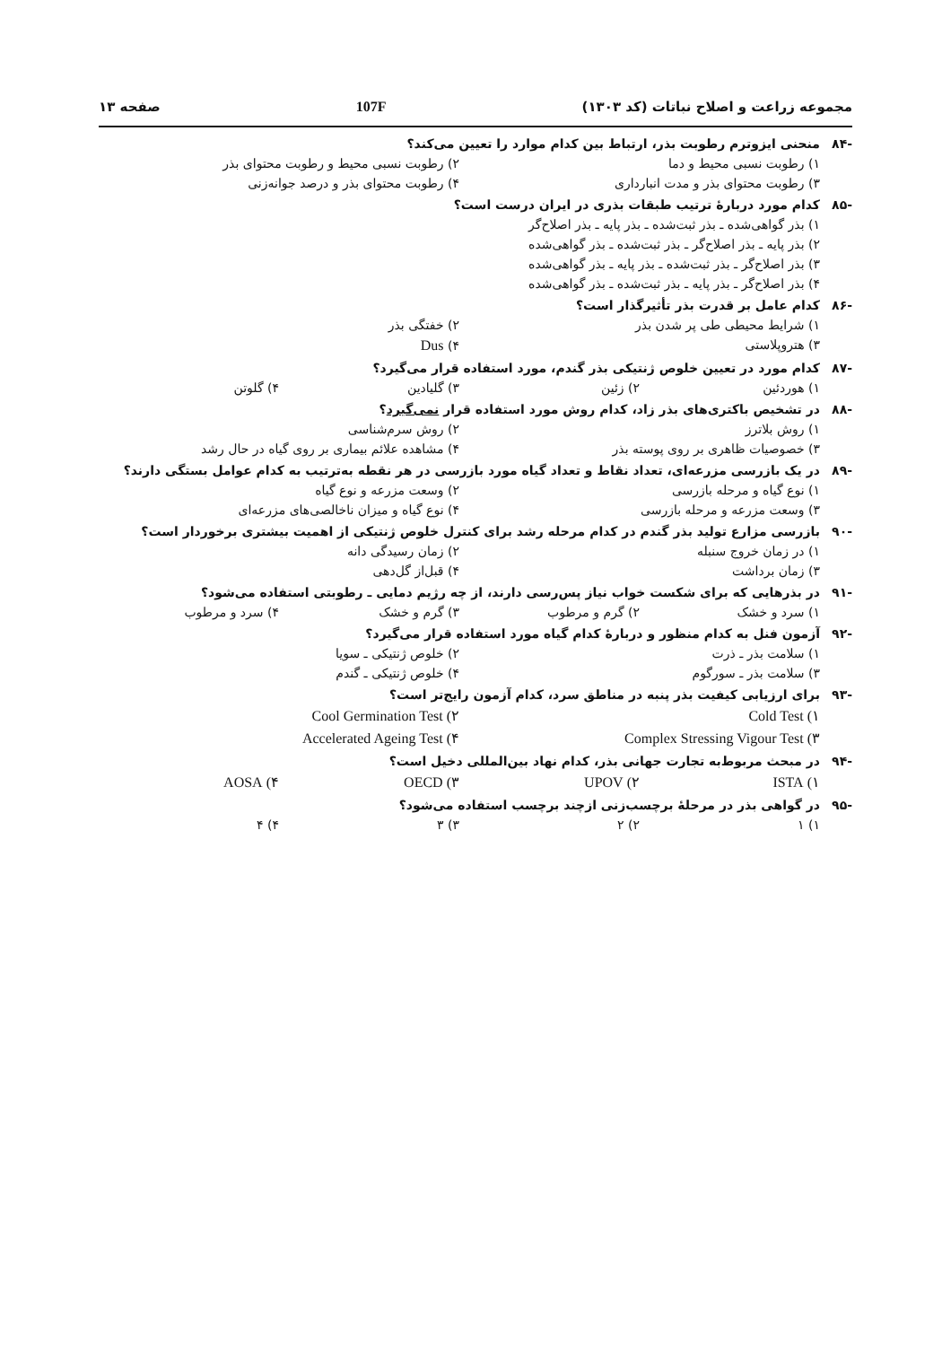مجموعه زراعت و اصلاح نباتات (کد ۱۳۰۳)
107F صفحه ۱۳
-۸۴ منحنی ایزوترم رطوبت بذر، ارتباط بین کدام موارد را تعیین می‌کند؟
۱) رطوبت نسبی محیط و دما ۲) رطوبت نسبی محیط و رطوبت محتوای بذر
۳) رطوبت محتوای بذر و مدت انبارداری
۴) رطوبت محتوای بذر و درصد جوانه‌زنی
-۸۵ کدام مورد دربارهٔ ترتیب طبقات بذری در ایران درست است؟
۱) بذر گواهی‌شده ـ بذر ثبت‌شده ـ بذر پایه ـ بذر اصلاح‌گر
۲) بذر پایه ـ بذر اصلاح‌گر ـ بذر ثبت‌شده ـ بذر گواهی‌شده
۳) بذر اصلاح‌گر ـ بذر ثبت‌شده ـ بذر پایه ـ بذر گواهی‌شده
۴) بذر اصلاح‌گر ـ بذر پایه ـ بذر ثبت‌شده ـ بذر گواهی‌شده
-۸۶ کدام عامل بر قدرت بذر تأثیرگذار است؟
۱) شرایط محیطی طی پر شدن بذر ۲) خفتگی بذر
۳) هتروپلاستی ۴) Dus
-۸۷ کدام مورد در تعیین خلوص ژنتیکی بذر گندم، مورد استفاده قرار می‌گیرد؟
۱) هوردئین ۲) زئین ۳) گلیادین ۴) گلوتن
-۸۸ در تشخیص باکتری‌های بذر زاد، کدام روش مورد استفاده قرار نمی‌گیرد؟
۱) روش بلاترز ۲) روش سرم‌شناسی
۳) خصوصیات ظاهری بر روی پوسته بذر
۴) مشاهده علائم بیماری بر روی گیاه در حال رشد
-۸۹ در یک بازرسی مزرعه‌ای، تعداد نقاط و تعداد گیاه مورد بازرسی در هر نقطه به‌ترتیب به کدام عوامل بستگی دارند؟
۱) نوع گیاه و مرحله بازرسی ۲) وسعت مزرعه و نوع گیاه
۳) وسعت مزرعه و مرحله بازرسی ۴) نوع گیاه و میزان ناخالصی‌های مزرعه‌ای
-۹۰ بازرسی مزارع تولید بذر گندم در کدام مرحله رشد برای کنترل خلوص ژنتیکی از اهمیت بیشتری برخوردار است؟
۱) در زمان خروج سنبله ۲) زمان رسیدگی دانه
۳) زمان برداشت ۴) قبل‌از گل‌دهی
-۹۱ در بذرهایی که برای شکست خواب نیاز پس‌رسی دارند، از چه رژیم دمایی ـ رطوبتی استفاده می‌شود؟
۱) سرد و خشک ۲) گرم و مرطوب ۳) گرم و خشک ۴) سرد و مرطوب
-۹۲ آزمون فنل به کدام منظور و دربارهٔ کدام گیاه مورد استفاده قرار می‌گیرد؟
۱) سلامت بذر ـ ذرت ۲) خلوص ژنتیکی ـ سویا
۳) سلامت بذر ـ سورگوم ۴) خلوص ژنتیکی ـ گندم
-۹۳ برای ارزیابی کیفیت بذر پنبه در مناطق سرد، کدام آزمون رایج‌تر است؟
۱) Cold Test ۲) Cool Germination Test
۳) Complex Stressing Vigour Test
۴) Accelerated Ageing Test
-۹۴ در مبحث مربوط‌به تجارت جهانی بذر، کدام نهاد بین‌المللی دخیل است؟
۱) ISTA ۲) UPOV ۳) OECD ۴) AOSA
-۹۵ در گواهی بذر در مرحلهٔ برچسب‌زنی ازچند برچسب استفاده می‌شود؟
۱) ۱ ۲) ۲ ۳) ۳ ۴) ۴